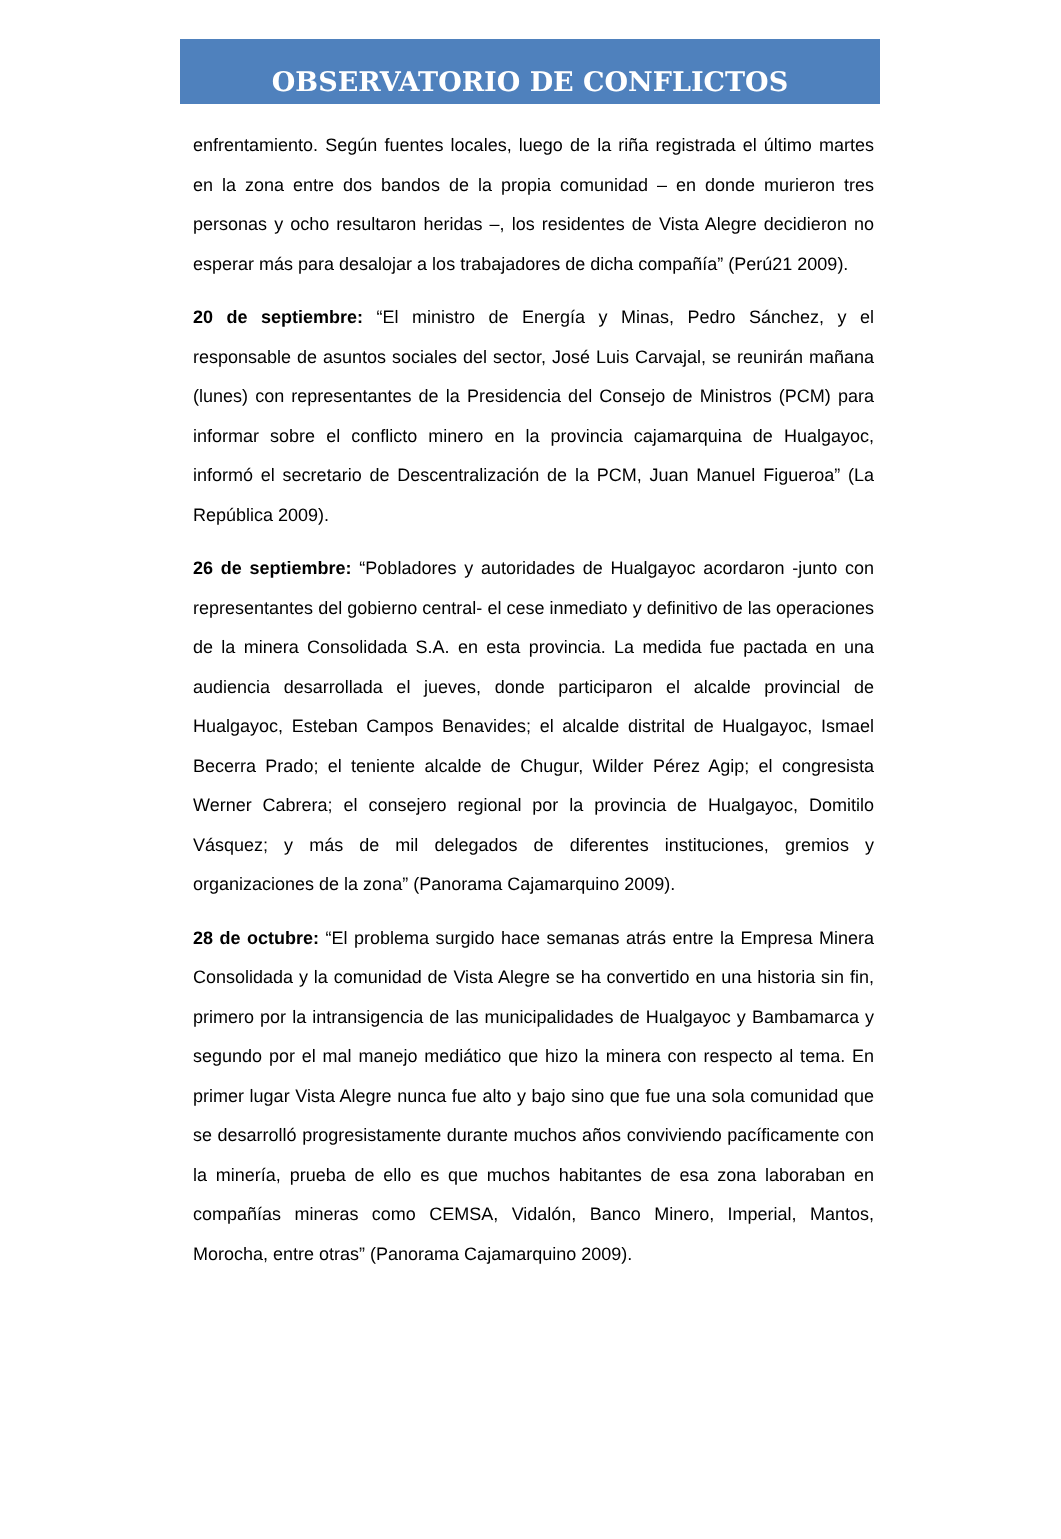OBSERVATORIO DE CONFLICTOS
enfrentamiento. Según fuentes locales, luego de la riña registrada el último martes en la zona entre dos bandos de la propia comunidad – en donde murieron tres personas y ocho resultaron heridas –, los residentes de Vista Alegre decidieron no esperar más para desalojar a los trabajadores de dicha compañía” (Perú21 2009).
20 de septiembre: “El ministro de Energía y Minas, Pedro Sánchez, y el responsable de asuntos sociales del sector, José Luis Carvajal, se reunirán mañana (lunes) con representantes de la Presidencia del Consejo de Ministros (PCM) para informar sobre el conflicto minero en la provincia cajamarquina de Hualgayoc, informó el secretario de Descentralización de la PCM, Juan Manuel Figueroa” (La República 2009).
26 de septiembre: “Pobladores y autoridades de Hualgayoc acordaron -junto con representantes del gobierno central- el cese inmediato y definitivo de las operaciones de la minera Consolidada S.A. en esta provincia. La medida fue pactada en una audiencia desarrollada el jueves, donde participaron el alcalde provincial de Hualgayoc, Esteban Campos Benavides; el alcalde distrital de Hualgayoc, Ismael Becerra Prado; el teniente alcalde de Chugur, Wilder Pérez Agip; el congresista Werner Cabrera; el consejero regional por la provincia de Hualgayoc, Domitilo Vásquez; y más de mil delegados de diferentes instituciones, gremios y organizaciones de la zona” (Panorama Cajamarquino 2009).
28 de octubre: “El problema surgido hace semanas atrás entre la Empresa Minera Consolidada y la comunidad de Vista Alegre se ha convertido en una historia sin fin, primero por la intransigencia de las municipalidades de Hualgayoc y Bambamarca y segundo por el mal manejo mediático que hizo la minera con respecto al tema. En primer lugar Vista Alegre nunca fue alto y bajo sino que fue una sola comunidad que se desarrolló progresistamente durante muchos años conviviendo pacíficamente con la minería, prueba de ello es que muchos habitantes de esa zona laboraban en compañías mineras como CEMSA, Vidalón, Banco Minero, Imperial, Mantos, Morocha, entre otras” (Panorama Cajamarquino 2009).